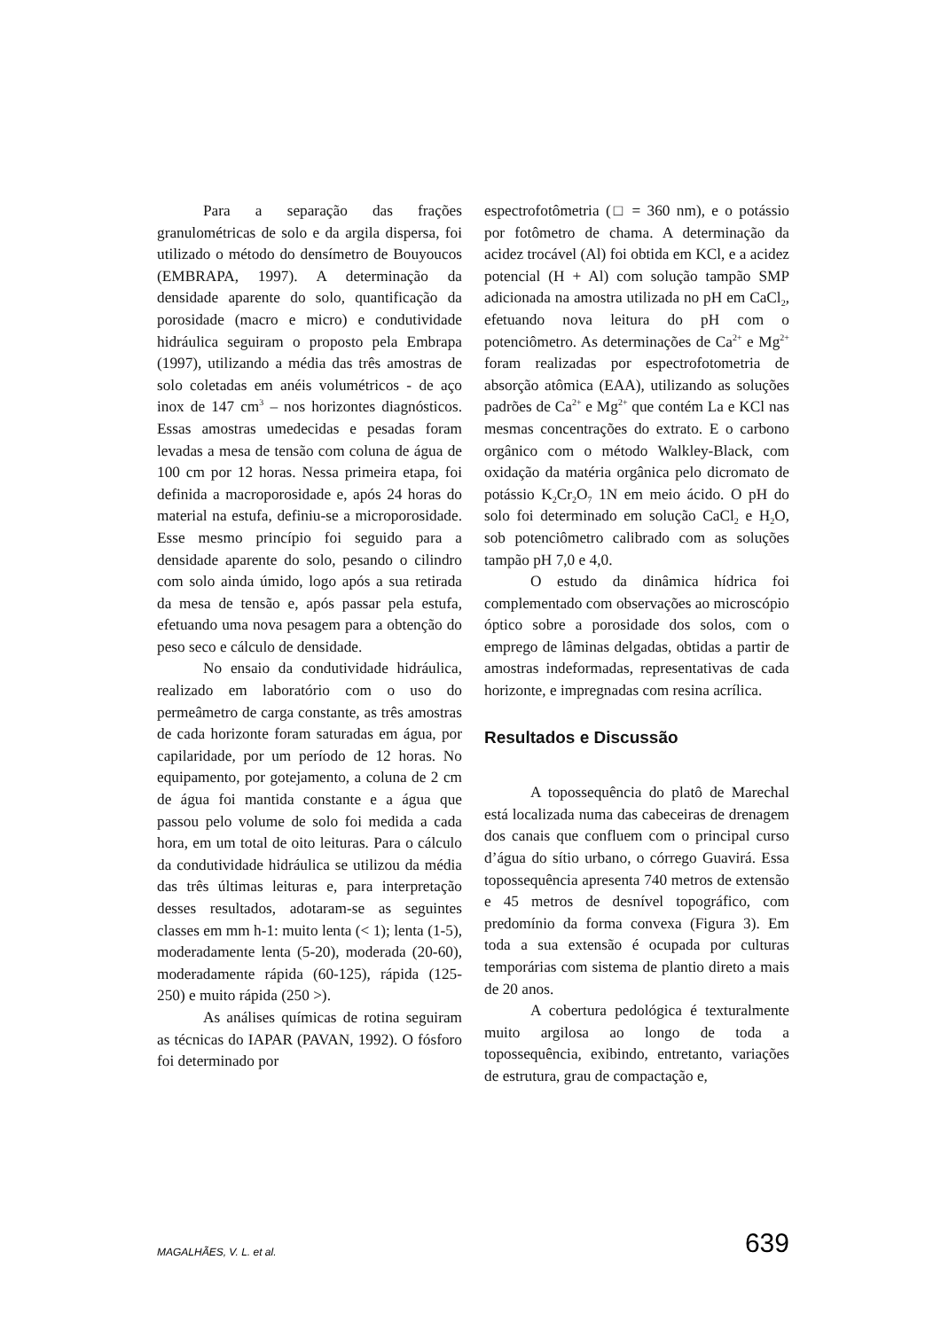Para a separação das frações granulométricas de solo e da argila dispersa, foi utilizado o método do densímetro de Bouyoucos (EMBRAPA, 1997). A determinação da densidade aparente do solo, quantificação da porosidade (macro e micro) e condutividade hidráulica seguiram o proposto pela Embrapa (1997), utilizando a média das três amostras de solo coletadas em anéis volumétricos - de aço inox de 147 cm<sup>3</sup> – nos horizontes diagnósticos. Essas amostras umedecidas e pesadas foram levadas a mesa de tensão com coluna de água de 100 cm por 12 horas. Nessa primeira etapa, foi definida a macroporosidade e, após 24 horas do material na estufa, definiu-se a microporosidade. Esse mesmo princípio foi seguido para a densidade aparente do solo, pesando o cilindro com solo ainda úmido, logo após a sua retirada da mesa de tensão e, após passar pela estufa, efetuando uma nova pesagem para a obtenção do peso seco e cálculo de densidade.
No ensaio da condutividade hidráulica, realizado em laboratório com o uso do permeâmetro de carga constante, as três amostras de cada horizonte foram saturadas em água, por capilaridade, por um período de 12 horas. No equipamento, por gotejamento, a coluna de 2 cm de água foi mantida constante e a água que passou pelo volume de solo foi medida a cada hora, em um total de oito leituras. Para o cálculo da condutividade hidráulica se utilizou da média das três últimas leituras e, para interpretação desses resultados, adotaram-se as seguintes classes em mm h-1: muito lenta (< 1); lenta (1-5), moderadamente lenta (5-20), moderada (20-60), moderadamente rápida (60-125), rápida (125-250) e muito rápida (250 >).
As análises químicas de rotina seguiram as técnicas do IAPAR (PAVAN, 1992). O fósforo foi determinado por
espectrofotômetria (□ = 360 nm), e o potássio por fotômetro de chama. A determinação da acidez trocável (Al) foi obtida em KCl, e a acidez potencial (H + Al) com solução tampão SMP adicionada na amostra utilizada no pH em CaCl<sub>2</sub>, efetuando nova leitura do pH com o potenciômetro. As determinações de Ca<sup>2+</sup> e Mg<sup>2+</sup> foram realizadas por espectrofotometria de absorção atômica (EAA), utilizando as soluções padrões de Ca<sup>2+</sup> e Mg<sup>2+</sup> que contém La e KCl nas mesmas concentrações do extrato. E o carbono orgânico com o método Walkley-Black, com oxidação da matéria orgânica pelo dicromato de potássio K<sub>2</sub>Cr<sub>2</sub>O<sub>7</sub> 1N em meio ácido. O pH do solo foi determinado em solução CaCl<sub>2</sub> e H<sub>2</sub>O, sob potenciômetro calibrado com as soluções tampão pH 7,0 e 4,0.
O estudo da dinâmica hídrica foi complementado com observações ao microscópio óptico sobre a porosidade dos solos, com o emprego de lâminas delgadas, obtidas a partir de amostras indeformadas, representativas de cada horizonte, e impregnadas com resina acrílica.
Resultados e Discussão
A topossequência do platô de Marechal está localizada numa das cabeceiras de drenagem dos canais que confluem com o principal curso d’água do sítio urbano, o córrego Guavirá. Essa topossequência apresenta 740 metros de extensão e 45 metros de desnível topográfico, com predomínio da forma convexa (Figura 3). Em toda a sua extensão é ocupada por culturas temporárias com sistema de plantio direto a mais de 20 anos.
A cobertura pedológica é texturalmente muito argilosa ao longo de toda a topossequência, exibindo, entretanto, variações de estrutura, grau de compactação e,
MAGALHÃES, V. L. et al. 639